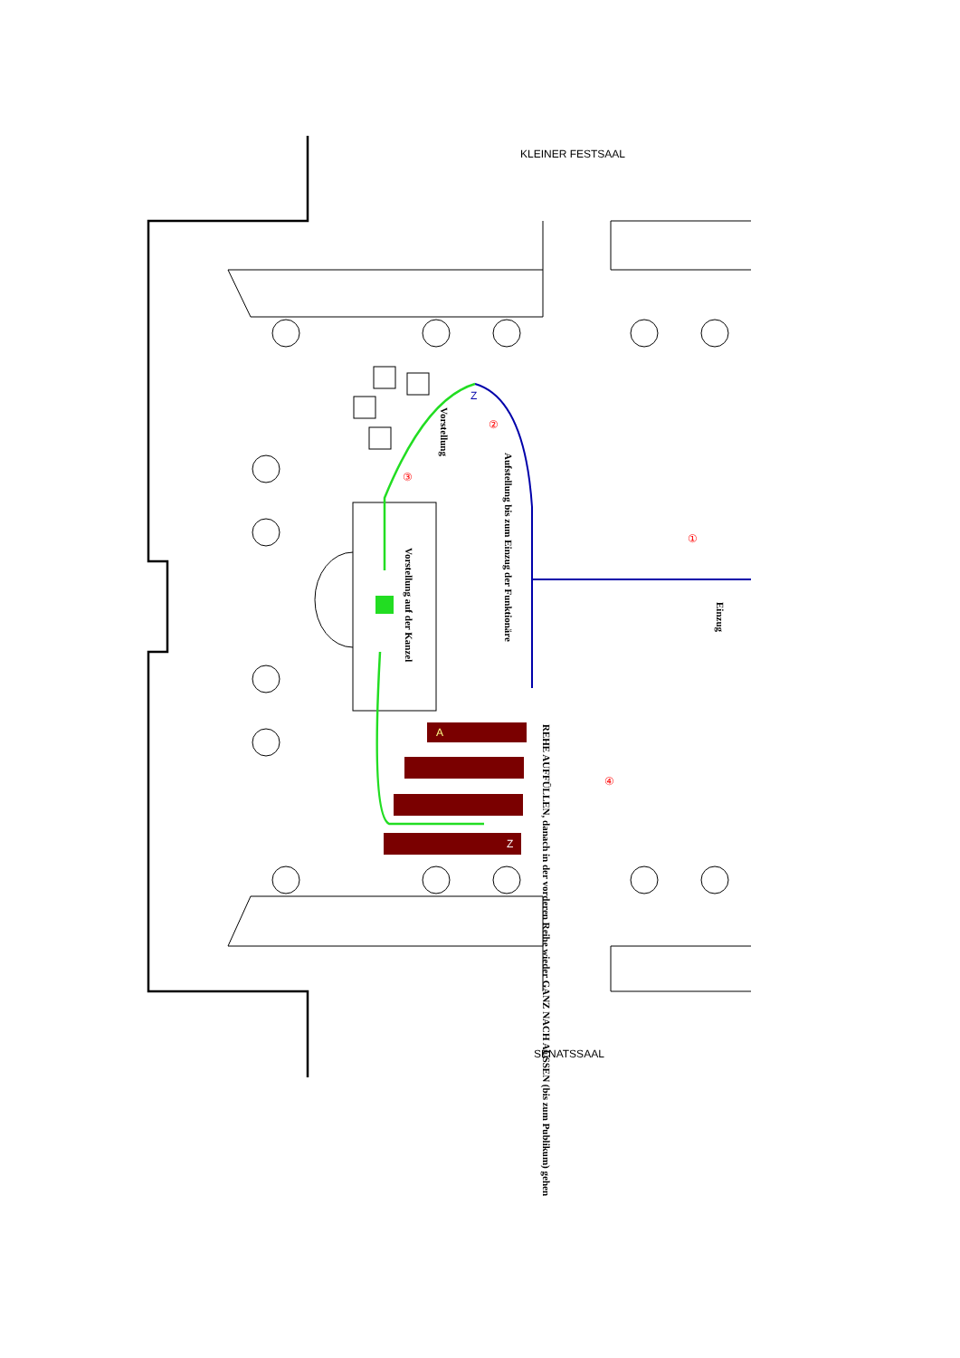KLEINER FESTSAAL
SENATSSAAL
Aufstellung bis zum Einzug der Funktionäre
Vorstellung
Vorstellung auf der Kanzel
Einzug
REHE AUFFÜLLEN, danach in der vorderen Reihe wieder GANZ NACH AUSSEN (bis zum Publikum) gehen
①
②
③
④
Z
A
Z